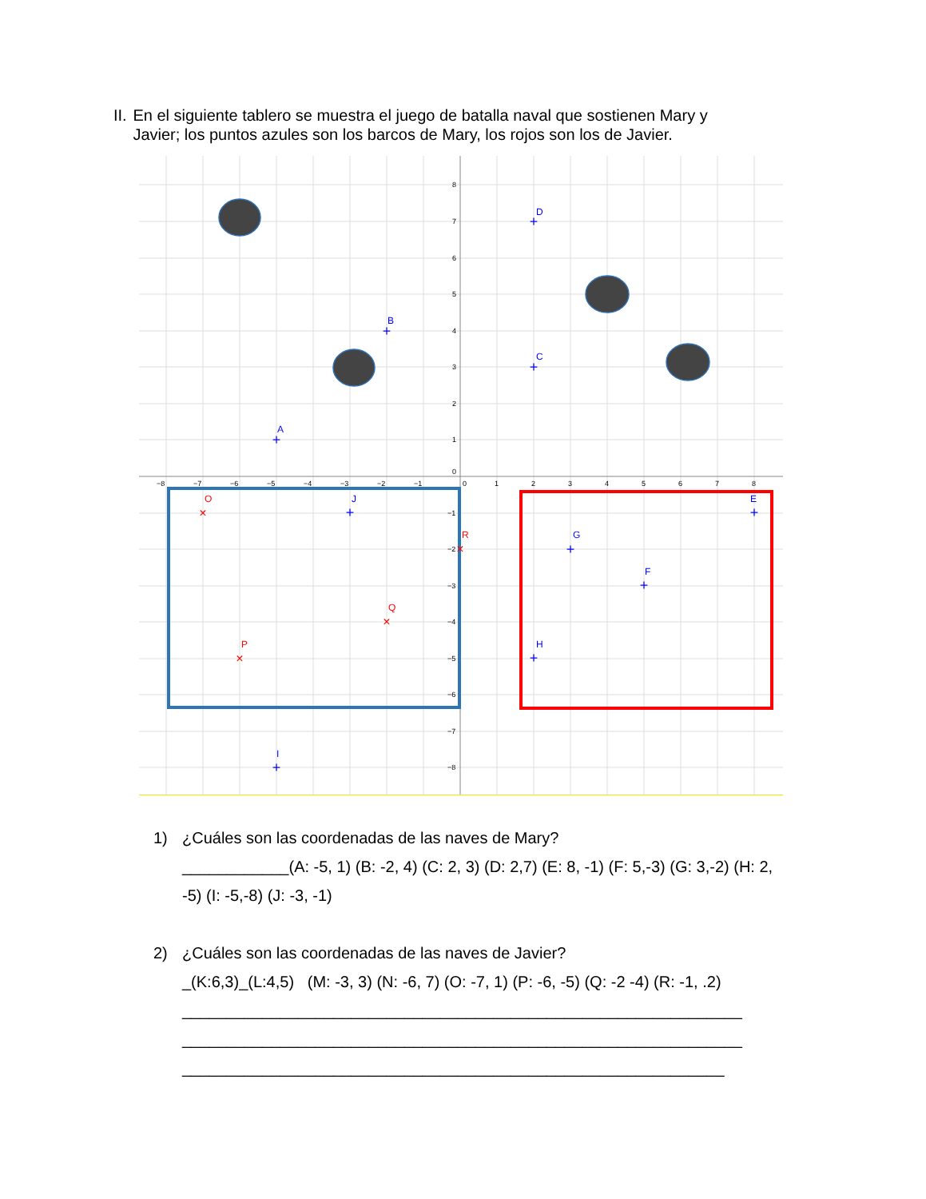II. En el siguiente tablero se muestra el juego de batalla naval que sostienen Mary y Javier; los puntos azules son los barcos de Mary, los rojos son los de Javier.
D
B
C
A
E
J
G
F
H
I
O
R
Q
P
+
+
+
+
+
+
+
+
+
+
×
×
×
×
−8
−7
−6
−5
−4
−3
−2
−1
0
1
2
3
4
5
6
7
8
8
7
6
5
4
3
2
1
0
−1
−2
−3
−4
−5
−6
−7
−8
1) ¿Cuáles son las coordenadas de las naves de Mary?
____________(A: -5, 1) (B: -2, 4) (C: 2, 3) (D: 2,7) (E: 8, -1) (F: 5,-3) (G: 3,-2) (H: 2, -5) (I: -5,-8) (J: -3, -1)
2) ¿Cuáles son las coordenadas de las naves de Javier?
_(K:6,3)_(L:4,5) (M: -3, 3) (N: -6, 7) (O: -7, 1) (P: -6, -5) (Q: -2 -4) (R: -1, .2)
_______________________________________________________________
_______________________________________________________________
_____________________________________________________________